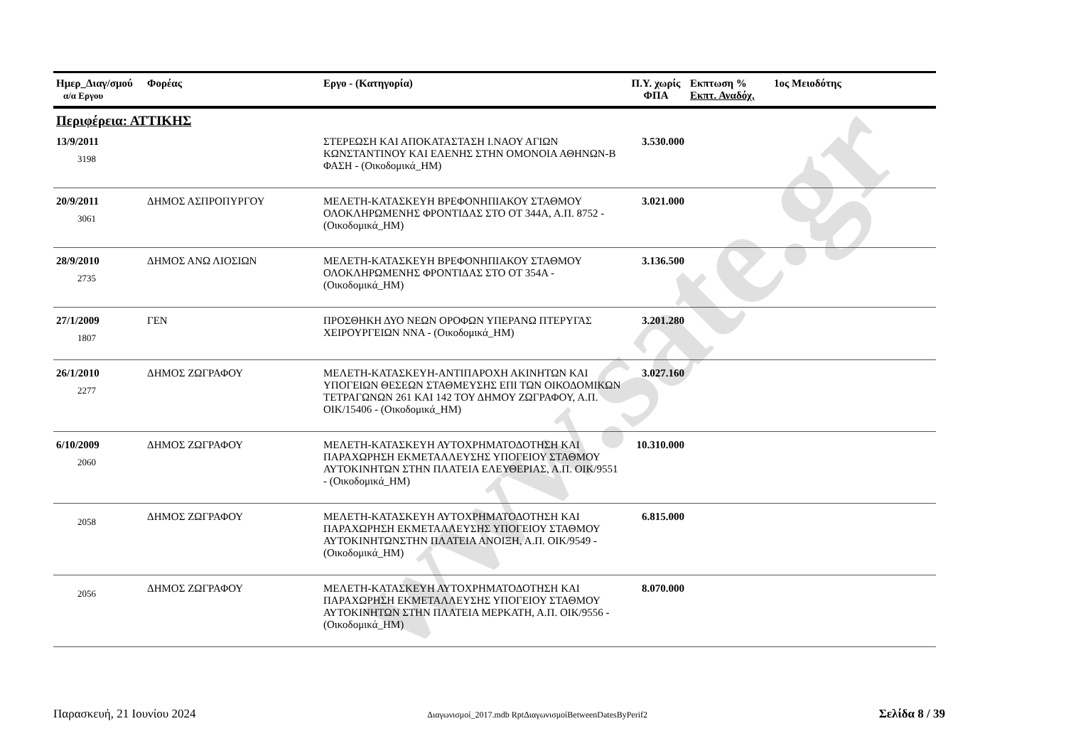www.sate.gr
| Ημερ_Διαγ/σμού α/α Εργου | Φορέας | Εργο - (Κατηγορία) | Π.Υ. χωρίς ΦΠΑ | Εκπτωση % Εκπτ. Αναδόχ. | 1ος Μειοδότης |
| --- | --- | --- | --- | --- | --- |
| Περιφέρεια: ΑΤΤΙΚΗΣ | | | | | |
| 13/9/2011 3198 | | ΣΤΕΡΕΩΣΗ ΚΑΙ ΑΠΟΚΑΤΑΣΤΑΣΗ Ι.ΝΑΟΥ ΑΓΙΩΝ ΚΩΝΣΤΑΝΤΙΝΟΥ ΚΑΙ ΕΛΕΝΗΣ ΣΤΗΝ ΟΜΟΝΟΙΑ ΑΘΗΝΩΝ-Β ΦΑΣΗ - (Οικοδομικά_ΗΜ) | 3.530.000 | | |
| 20/9/2011 3061 | ΔΗΜΟΣ ΑΣΠΡΟΠΥΡΓΟΥ | ΜΕΛΕΤΗ-ΚΑΤΑΣΚΕΥΗ ΒΡΕΦΟΝΗΠΙΑΚΟΥ ΣΤΑΘΜΟΥ ΟΛΟΚΛΗΡΩΜΕΝΗΣ ΦΡΟΝΤΙΔΑΣ ΣΤΟ ΟΤ 344Α, Α.Π. 8752 - (Οικοδομικά_ΗΜ) | 3.021.000 | | |
| 28/9/2010 2735 | ΔΗΜΟΣ ΑΝΩ ΛΙΟΣΙΩΝ | ΜΕΛΕΤΗ-ΚΑΤΑΣΚΕΥΗ ΒΡΕΦΟΝΗΠΙΑΚΟΥ ΣΤΑΘΜΟΥ ΟΛΟΚΛΗΡΩΜΕΝΗΣ ΦΡΟΝΤΙΔΑΣ ΣΤΟ ΟΤ 354Α - (Οικοδομικά_ΗΜ) | 3.136.500 | | |
| 27/1/2009 1807 | ΓΕΝ | ΠΡΟΣΘΗΚΗ ΔΥΟ ΝΕΩΝ ΟΡΟΦΩΝ ΥΠΕΡΑΝΩ ΠΤΕΡΥΓΑΣ ΧΕΙΡΟΥΡΓΕΙΩΝ ΝΝΑ - (Οικοδομικά_ΗΜ) | 3.201.280 | | |
| 26/1/2010 2277 | ΔΗΜΟΣ ΖΩΓΡΑΦΟΥ | ΜΕΛΕΤΗ-ΚΑΤΑΣΚΕΥΗ-ΑΝΤΙΠΑΡΟΧΗ ΑΚΙΝΗΤΩΝ ΚΑΙ ΥΠΟΓΕΙΩΝ ΘΕΣΕΩΝ ΣΤΑΘΜΕΥΣΗΣ ΕΠΙ ΤΩΝ ΟΙΚΟΔΟΜΙΚΩΝ ΤΕΤΡΑΓΩΝΩΝ 261 ΚΑΙ 142 ΤΟΥ ΔΗΜΟΥ ΖΩΓΡΑΦΟΥ, Α.Π. ΟΙΚ/15406 - (Οικοδομικά_ΗΜ) | 3.027.160 | | |
| 6/10/2009 2060 | ΔΗΜΟΣ ΖΩΓΡΑΦΟΥ | ΜΕΛΕΤΗ-ΚΑΤΑΣΚΕΥΗ ΑΥΤΟΧΡΗΜΑΤΟΔΟΤΗΣΗ ΚΑΙ ΠΑΡΑΧΩΡΗΣΗ ΕΚΜΕΤΑΛΛΕΥΣΗΣ ΥΠΟΓΕΙΟΥ ΣΤΑΘΜΟΥ ΑΥΤΟΚΙΝΗΤΩΝ ΣΤΗΝ ΠΛΑΤΕΙΑ ΕΛΕΥΘΕΡΙΑΣ, Α.Π. ΟΙΚ/9551 - (Οικοδομικά_ΗΜ) | 10.310.000 | | |
| 2058 | ΔΗΜΟΣ ΖΩΓΡΑΦΟΥ | ΜΕΛΕΤΗ-ΚΑΤΑΣΚΕΥΗ ΑΥΤΟΧΡΗΜΑΤΟΔΟΤΗΣΗ ΚΑΙ ΠΑΡΑΧΩΡΗΣΗ ΕΚΜΕΤΑΛΛΕΥΣΗΣ ΥΠΟΓΕΙΟΥ ΣΤΑΘΜΟΥ ΑΥΤΟΚΙΝΗΤΩΝΣΤΗΝ ΠΛΑΤΕΙΑ ΑΝΟΙΞΗ, Α.Π. ΟΙΚ/9549 - (Οικοδομικά_ΗΜ) | 6.815.000 | | |
| 2056 | ΔΗΜΟΣ ΖΩΓΡΑΦΟΥ | ΜΕΛΕΤΗ-ΚΑΤΑΣΚΕΥΗ ΑΥΤΟΧΡΗΜΑΤΟΔΟΤΗΣΗ ΚΑΙ ΠΑΡΑΧΩΡΗΣΗ ΕΚΜΕΤΑΛΛΕΥΣΗΣ ΥΠΟΓΕΙΟΥ ΣΤΑΘΜΟΥ ΑΥΤΟΚΙΝΗΤΩΝ ΣΤΗΝ ΠΛΑΤΕΙΑ ΜΕΡΚΑΤΗ, Α.Π. ΟΙΚ/9556 - (Οικοδομικά_ΗΜ) | 8.070.000 | | |
Παρασκευή, 21 Ιουνίου 2024 Διαγωνισμοί_2017.mdb RptΔιαγωνισμοίBetweenDatesByPerif2 Σελίδα 8 / 39